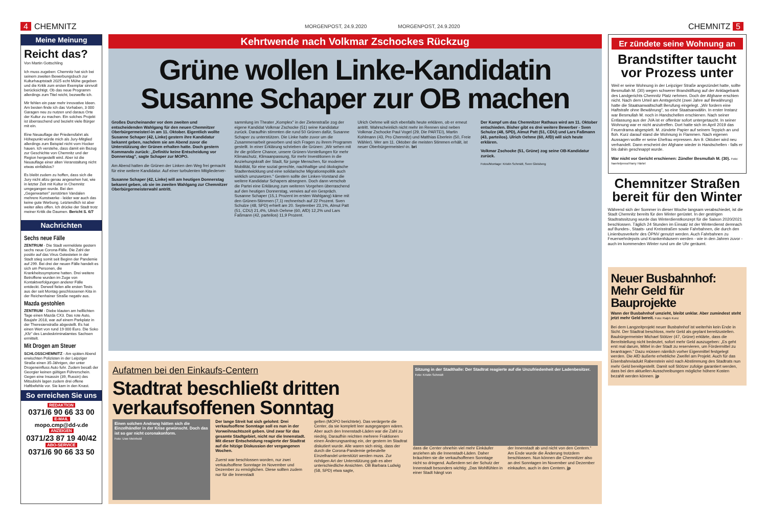4 CHEMNITZ
MORGENPOST, 24.9.2020 MORGENPOST, 24.9.2020
CHEMNITZ 5
Meine Meinung
Reicht das?
Von Martin Gottschling
Ich muss zugeben: Chemnitz hat sich bei seinem zweiten Bewerbungsbuch zur Kulturhauptstadt 2025 echt Mühe gegeben und die Kritik zum ersten Exemplar sinnvoll berücksichtigt. Ob das neue Programm allerdings zum Titel reicht, bezweifle ich.
Mir fehlen ein paar mehr innovative Ideen. Am besten finde ich das Vorhaben, 3 000 Garagen neu zu nutzen und daraus Orte der Kultur zu machen. Ein solches Projekt ist überraschend und bezieht viele Bürger mit ein.
Eine Neuauflage der Friedensfahrt als Höhepunkt würde mich als Jury-Mitglied allerdings zum Beispiel nicht vom Hocker hauen. Ich verstehe, dass damit ein Bezug zur Geschichte von Chemnitz und der Region hergestellt wird. Aber ist die Neuauflage einer alten Veranstaltung nicht etwas einfallslos?
Es bleibt zudem zu hoffen, dass sich die Jury nicht allzu genau angesehen hat, wie in letzter Zeit mit Kultur in Chemnitz umgegangen wurde. Bei den „Gegenwarten" zerstörten Vandalen mehrere Kunstwerke - leider war auch das keine gute Werbung. Letztendlich ist aber weiter alles offen. Ich drücke der Stadt trotz meiner Kritik die Daumen. Bericht S. 6/7
Nachrichten
Sechs neue Fälle
ZENTRUM - Die Stadt vermeldete gestern sechs neue Corona-Fälle. Die Zahl der positiv auf das Virus Getesteten in der Stadt stieg somit seit Beginn der Pandemie auf 299. Bei drei der neuen Fälle handelt es sich um Personen, die Krankheitssymptome hatten. Drei weitere Betroffene wurden im Zuge von Kontaktverfolgungen anderer Fälle entdeckt. Derweil fielen alle ersten Tests aus der seit Montag geschlossenen Kita in der Reichenhainer Straße negativ aus.
Mazda gestohlen
ZENTRUM - Diebe klauten am helllichten Tage einen Mazda CX3. Das rote Auto, Baujahr 2018, war auf einem Parkplatz in der Theresienstraße abgestellt. Es hat einen Wert von rund 19 000 Euro. Die Soko „Kfz" des Landeskriminalamtes Sachsen ermittelt.
Mit Drogen am Steuer
SCHLOSSCHEMNITZ - Am späten Abend erwischten Polizisten in der Leipziger Straße einen 35-Jährigen, der unter Drogeneinfluss Auto fuhr. Zudem besaß der Georgier keinen gültigen Führerschein. Gegen eine Insassin (39, Russin) des Mitsubishi lagen zudem drei offene Haftbefehle vor. Sie kam in den Knast.
So erreichen Sie uns
REDAKTION
0371/6 90 66 33 00
E-MAIL
mopo.cmp@dd-v.de
ANZEIGEN
0371/23 87 19 40/42
ABO-SERVICE
0371/6 90 66 33 50
Kehrtwende nach Volkmar Zschockes Rückzug
Grüne wollen Linke-Kandidatin Susanne Schaper zur OB machen
Großes Durcheinander vor dem zweiten und entscheidenden Wahlgang für den neuen Chemnitzer Oberbürgermeister/-in am 11. Oktober. Eigentlich wollte Susanne Schaper (42, Linke) gestern ihre Kandidatur bekannt geben, nachdem sie am Abend zuvor die Unterstützung der Grünen erhalten hatte. Doch gestern Kommando zurück: „Definitiv keine Entscheidung vor Donnerstag", sagte Schaper zur MOPO.
Am Abend hatten die Grünen der Linken den Weg frei gemacht für eine weitere Kandidatur. Auf einer turbulenten Mitgliederver-
Susanne Schaper (42, Linke) will am heutigen Donnerstag bekannt geben, ob sie im zweiten Wahlgang zur Chemnitzer Oberbürgermeisterwahl antritt.
sammlung im Theater „Komplex" in der Zietenstraße zog der eigene Kandidat Volkmar Zschocke (51) seine Kandidatur zurück. Daraufhin stimmten die rund 50 Grünen dafür, Susanne Schaper zu unterstützen. Die Linke hatte zuvor um die Zusammenarbeit geworben und sich Fragen zu ihrem Programm gestellt. In einer Erklärung schrieben die Grünen: „Wir sehen mit ihr die größere Chance, unsere Grünen-Vorstellungen für mehr Klimaschutz, Klimaanpassung, für mehr Investitionen in die Anziehungskraft der Stadt, für junge Menschen, für moderne Mobilität, für eine sozial gerechte, nachhaltige und ökologische Stadtentwicklung und eine solidarische Migrationspolitik auch wirklich umzusetzen." Gestern sollte der Linken-Vorstand die weitere Kandidatur Schapers absegnen. Doch dann verschob die Partei eine Erklärung zum weiteren Vorgehen überraschend auf den heutigen Donnerstag, verwies auf ein Gespräch. Susanne Schaper (15,1 Prozent im ersten Wahlgang) käme mit den Grünen-Stimmen (7,1) rechnerisch auf 22 Prozent. Sven Schulze (48, SPD) erhielt am 20. September 23,1%, Almut Patt (51, CDU) 21,4%, Ulrich Oehme (60, AfD) 12,2% und Lars Faßmann (42, parteilos) 11,9 Prozent.
Ulrich Oehme will sich ebenfalls heute erklären, ob er erneut antritt. Wahrscheinlich nicht mehr im Rennen sind neben Volkmar Zschocke Paul Vogel (29, Die PARTEI), Martin Kohlmann (43, Pro Chemnitz) und Matthias Eberlein (50, Freie Wähler). Wer am 11. Oktober die meisten Stimmen erhält, ist neuer Oberbürgermeister/-in. bri
Der Kampf um das Chemnitzer Rathaus wird am 11. Oktober entschieden. Bisher gibt es drei weitere Bewerber - Sven Schulze (48, SPD), Almut Patt (51, CDU) und Lars Faßmann (43, parteilos). Ulrich Oehme (60, AfD) will sich heute erklären.
Volkmar Zschocke (51, Grüne) zog seine OB-Kandidatur zurück.
Fotos/Montage: Kristin Schmidt, Sven Gleisberg
Aufatmen bei den Einkaufs-Centern
Stadtrat beschließt dritten verkaufsoffenen Sonntag
Einen solchen Andrang hätten sich die Einzelhändler in der Krise gewünscht. Doch das ist so gar nicht coronakonform.
Foto: Uwe Meinhold
Der lange Streit hat sich gelohnt: Drei verkaufsoffene Sonntage soll es nun in der Vorweihnachtszeit geben. Und zwar für das gesamte Stadtgebiet, nicht nur die Innenstadt. Mit dieser Entscheidung reagierte der Stadtrat auf die hitzige Diskussion der vergangenen Wochen.
Zuerst war beschlossen worden, nur zwei verkaufsoffene Sonntage im November und Dezember zu ermöglichen. Diese sollten zudem nur für die Innenstadt
gelten (MOPO berichtete). Das verärgerte die Center, da sie komplett leer ausgegangen wären. Aber auch den Innenstadt-Läden war die Zahl zu niedrig. Daraufhin reichten mehrere Fraktionen einen Änderungsantrag ein, der gestern im Stadtrat diskutiert wurde. Alle waren sich einig, dass der durch die Corona-Pandemie gebeutelte Einzelhandel unterstützt werden muss. Zur richtigen Art der Unterstützung gab es aber unterschiedliche Ansichten. OB Barbara Ludwig (58, SPD) etwa sagte,
Sitzung in der Stadthalle: Der Stadtrat reagierte auf die Unzufriedenheit der Ladenbesitzer.
Foto: Kristin Schmidt
dass die Center ohnehin viel mehr Einkäufer anziehen als die Innenstadt-Läden. Daher bräuchten sie die verkaufsoffenen Sonntage nicht so dringend. Außerdem sei der Schutz der Innenstadt besonders wichtig: „Das Wohlfühlen in einer Stadt hängt von
der Innenstadt ab und nicht von den Centern." Am Ende wurde die Änderung trotzdem beschlossen. Nun können die Chemnitzer also an drei Sonntagen im November und Dezember einkaufen, auch in den Centern. jp
Er zündete seine Wohnung an
Brandstifter taucht vor Prozess unter
Weil er seine Wohnung in der Leipziger Straße angezündet hatte, sollte Besmullah M. (30) wegen schwerer Brandstiftung auf der Anklagebank des Landgerichts Chemnitz Platz nehmen. Doch der Afghane erschien nicht. Nach dem Urteil am Amtsgericht (zwei Jahre auf Bewährung) hatte die Staatsanwaltschaft Berufung eingelegt. „Wir fordern eine Haftstrafe ohne Bewährung", so eine Staatsanwältin. In erster Instanz war Besmullah M. noch in Handschellen erschienen. Nach seiner Entlassung aus der JVA ist er offenbar sofort untergetaucht. In seiner Wohnung war er nicht anzutreffen. Dort hatte sich im April 2019 das Feuerdrama abgespielt. M. zündete Papier auf seinem Teppich an und floh. Kurz darauf stand die Wohnung in Flammen. Nach eigenen Aussagen wollte er seine Ehefrau erpressen. Am 9. Oktober wird neu verhandelt. Dann erscheint der Afghane wieder in Handschellen - falls er bis dahin geschnappt wurde.
War nicht vor Gericht erschienen: Zündler Besmullah M. (30). Foto: haertelpress/Harry Härtel
Chemnitzer Straßen bereit für den Winter
Während sich der Sommer in dieser Woche langsam verabschiedet, ist die Stadt Chemnitz bereits für den Winter gerüstet. In der gestrigen Stadtratssitzung wurde das Winterdienstkonzept für die Saison 2020/2021 beschlossen. Täglich 24 Stunden im Einsatz ist der Winterdienst demnach auf Bundes-, Staats- und Kreisstraßen sowie Fahrbahnen, die durch den Linienbusverkehr des ÖPNV genutzt werden. Auch Fahrbahnen zu Feuerwehrdepots und Krankenhäusern werden - wie in den Jahren zuvor - auch im kommenden Winter rund um die Uhr geräumt.
Neuer Busbahnhof: Mehr Geld für Bauprojekte
Wann der Busbahnhof umzieht, bleibt unklar. Aber zumindest steht jetzt mehr Geld bereit. Foto: Ralph Kunz
Bei dem Langzeitprojekt neuer Busbahnhof ist weiterhin kein Ende in Sicht. Der Stadtrat beschloss, mehr Geld als geplant bereitzustellen. Baubürgermeister Michael Stötzer (47, Grüne) erklärte, dass die Bereitstellung nicht bedeutet, sofort mehr Geld auszugeben: „Es geht erst mal darum, Mittel in der Stadt zu reservieren, um Fördermittel zu beantragen." Dazu müssen nämlich vorher Eigenmittel festgelegt werden. Die AfD äußerte erhebliche Zweifel am Projekt. Auch für das Eisenbahnviadukt Rabenstein wird nach Abstimmung des Stadtrats nun mehr Geld bereitgestellt. Damit soll Stötzer zufolge garantiert werden, dass bei den aktuellen Ausschreibungen mögliche höhere Kosten bezahlt werden können. jp